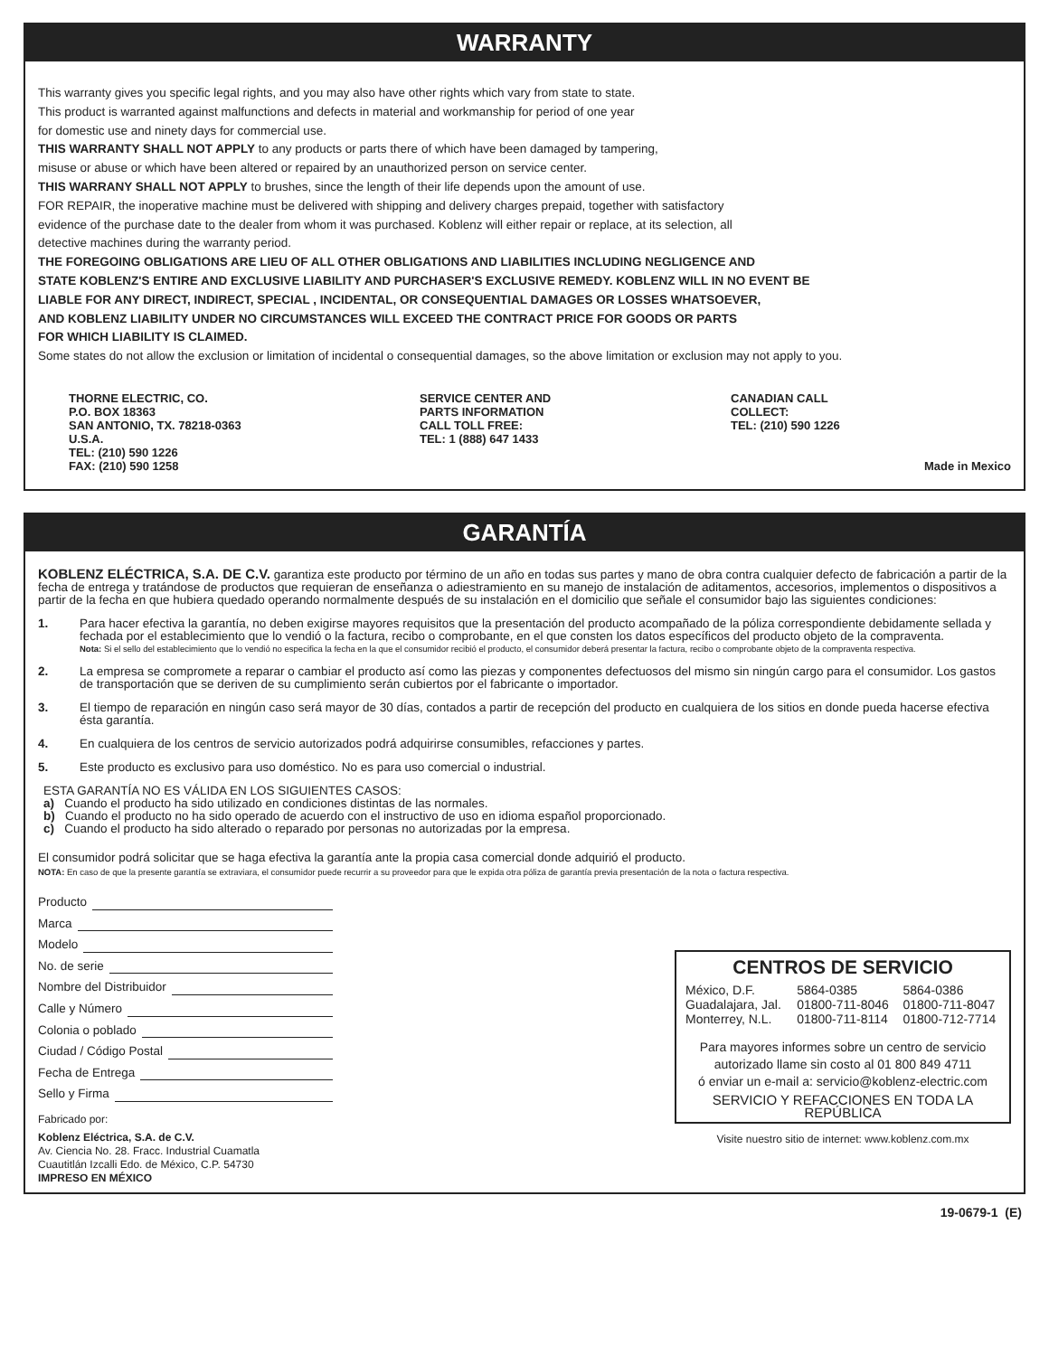WARRANTY
This warranty gives you specific legal rights, and you may also have other rights which vary from state to state.
This product is warranted against malfunctions and defects in material and workmanship for period of one year
for domestic use and ninety days for commercial use.
THIS WARRANTY SHALL NOT APPLY to any products or parts there of which have been damaged by tampering,
misuse or abuse or which have been altered or repaired by an unauthorized person on service center.
THIS WARRANY SHALL NOT APPLY to brushes, since the length of their life depends upon the amount of use.
FOR REPAIR, the inoperative machine must be delivered with shipping and delivery charges prepaid, together with satisfactory
evidence of the purchase date to the dealer from whom it was purchased. Koblenz will either repair or replace, at its selection, all
detective machines during the warranty period.
THE FOREGOING OBLIGATIONS ARE LIEU OF ALL OTHER OBLIGATIONS AND LIABILITIES INCLUDING NEGLIGENCE AND
STATE KOBLENZ'S ENTIRE AND EXCLUSIVE LIABILITY AND PURCHASER'S EXCLUSIVE REMEDY. KOBLENZ WILL IN NO EVENT BE
LIABLE FOR ANY DIRECT, INDIRECT, SPECIAL , INCIDENTAL, OR CONSEQUENTIAL DAMAGES OR LOSSES WHATSOEVER,
AND KOBLENZ LIABILITY UNDER NO CIRCUMSTANCES WILL EXCEED THE CONTRACT PRICE FOR GOODS OR PARTS
FOR WHICH LIABILITY IS CLAIMED.
Some states do not allow the exclusion or limitation of incidental o consequential damages, so the above limitation or exclusion may not apply to you.
THORNE ELECTRIC, CO.
P.O. BOX 18363
SAN ANTONIO, TX. 78218-0363
U.S.A.
TEL: (210) 590 1226
FAX: (210) 590 1258
SERVICE CENTER AND
PARTS INFORMATION
CALL TOLL FREE:
TEL: 1 (888) 647 1433
CANADIAN CALL
COLLECT:
TEL: (210) 590 1226
Made in Mexico
GARANTÍA
KOBLENZ ELÉCTRICA, S.A. DE C.V. garantiza este producto por término de un año en todas sus partes y mano de obra contra cualquier defecto de fabricación a partir de la fecha de entrega y tratándose de productos que requieran de enseñanza o adiestramiento en su manejo de instalación de aditamentos, accesorios, implementos o dispositivos a partir de la fecha en que hubiera quedado operando normalmente después de su instalación en el domicilio que señale el consumidor bajo las siguientes condiciones:
1. Para hacer efectiva la garantía, no deben exigirse mayores requisitos que la presentación del producto acompañado de la póliza correspondiente debidamente sellada y fechada por el establecimiento que lo vendió o la factura, recibo o comprobante, en el que consten los datos específicos del producto objeto de la compraventa.
Nota: Si el sello del establecimiento que lo vendió no especifica la fecha en la que el consumidor recibió el producto, el consumidor deberá presentar la factura, recibo o comprobante objeto de la compraventa respectiva.
2. La empresa se compromete a reparar o cambiar el producto así como las piezas y componentes defectuosos del mismo sin ningún cargo para el consumidor. Los gastos de transportación que se deriven de su cumplimiento serán cubiertos por el fabricante o importador.
3. El tiempo de reparación en ningún caso será mayor de 30 días, contados a partir de recepción del producto en cualquiera de los sitios en donde pueda hacerse efectiva ésta garantía.
4. En cualquiera de los centros de servicio autorizados podrá adquirirse consumibles, refacciones y partes.
5. Este producto es exclusivo para uso doméstico. No es para uso comercial o industrial.
ESTA GARANTÍA NO ES VÁLIDA EN LOS SIGUIENTES CASOS:
a) Cuando el producto ha sido utilizado en condiciones distintas de las normales.
b) Cuando el producto no ha sido operado de acuerdo con el instructivo de uso en idioma español proporcionado.
c) Cuando el producto ha sido alterado o reparado por personas no autorizadas por la empresa.
El consumidor podrá solicitar que se haga efectiva la garantía ante la propia casa comercial donde adquirió el producto.
NOTA: En caso de que la presente garantía se extraviara, el consumidor puede recurrir a su proveedor para que le expida otra póliza de garantía previa presentación de la nota o factura respectiva.
Producto
Marca
Modelo
No. de serie
Nombre del Distribuidor
Calle y Número
Colonia o poblado
Ciudad / Código Postal
Fecha de Entrega
Sello y Firma
Fabricado por:
Koblenz Eléctrica, S.A. de C.V.
Av. Ciencia No. 28. Fracc. Industrial Cuamatla
Cuautitlán Izcalli Edo. de México, C.P. 54730
IMPRESO EN MÉXICO
CENTROS DE SERVICIO
| México, D.F. | 5864-0385 | 5864-0386 |
| Guadalajara, Jal. | 01800-711-8046 | 01800-711-8047 |
| Monterrey, N.L. | 01800-711-8114 | 01800-712-7714 |
Para mayores informes sobre un centro de servicio
autorizado llame sin costo al 01 800 849 4711
ó enviar un e-mail a: servicio@koblenz-electric.com
SERVICIO Y REFACCIONES EN TODA LA REPÚBLICA
Visite nuestro sitio de internet: www.koblenz.com.mx
19-0679-1 (E)